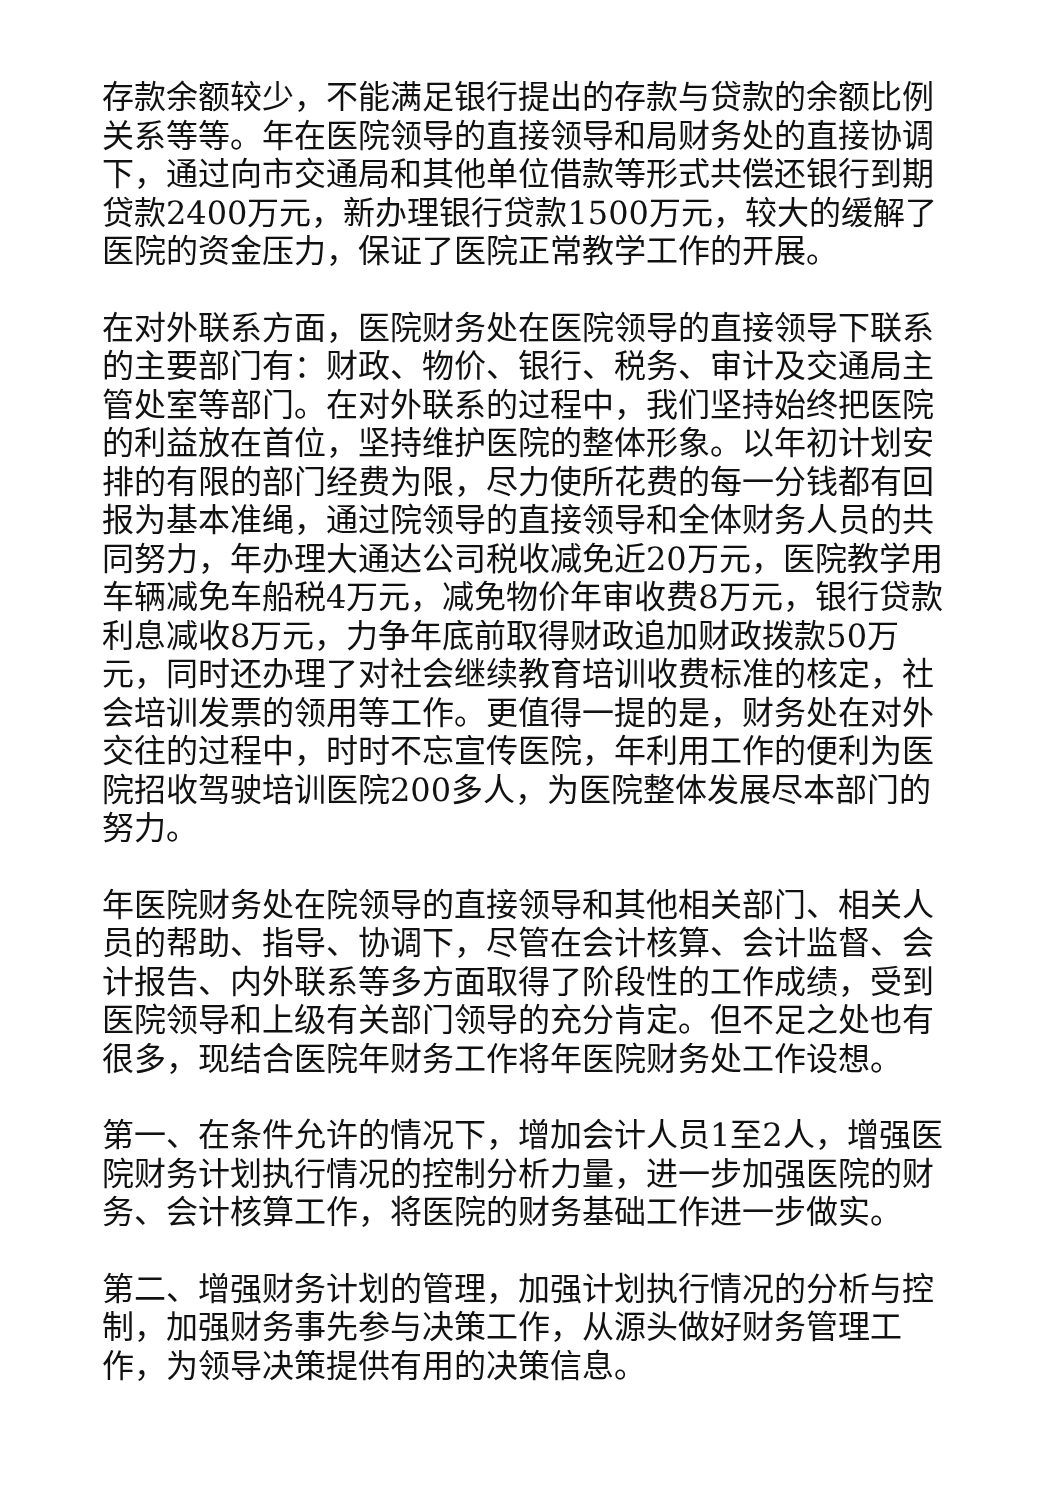存款余额较少，不能满足银行提出的存款与贷款的余额比例关系等等。年在医院领导的直接领导和局财务处的直接协调下，通过向市交通局和其他单位借款等形式共偿还银行到期贷款2400万元，新办理银行贷款1500万元，较大的缓解了医院的资金压力，保证了医院正常教学工作的开展。
在对外联系方面，医院财务处在医院领导的直接领导下联系的主要部门有：财政、物价、银行、税务、审计及交通局主管处室等部门。在对外联系的过程中，我们坚持始终把医院的利益放在首位，坚持维护医院的整体形象。以年初计划安排的有限的部门经费为限，尽力使所花费的每一分钱都有回报为基本准绳，通过院领导的直接领导和全体财务人员的共同努力，年办理大通达公司税收减免近20万元，医院教学用车辆减免车船税4万元，减免物价年审收费8万元，银行贷款利息减收8万元，力争年底前取得财政追加财政拨款50万元，同时还办理了对社会继续教育培训收费标准的核定，社会培训发票的领用等工作。更值得一提的是，财务处在对外交往的过程中，时时不忘宣传医院，年利用工作的便利为医院招收驾驶培训医院200多人，为医院整体发展尽本部门的努力。
年医院财务处在院领导的直接领导和其他相关部门、相关人员的帮助、指导、协调下，尽管在会计核算、会计监督、会计报告、内外联系等多方面取得了阶段性的工作成绩，受到医院领导和上级有关部门领导的充分肯定。但不足之处也有很多，现结合医院年财务工作将年医院财务处工作设想。
第一、在条件允许的情况下，增加会计人员1至2人，增强医院财务计划执行情况的控制分析力量，进一步加强医院的财务、会计核算工作，将医院的财务基础工作进一步做实。
第二、增强财务计划的管理，加强计划执行情况的分析与控制，加强财务事先参与决策工作，从源头做好财务管理工作，为领导决策提供有用的决策信息。